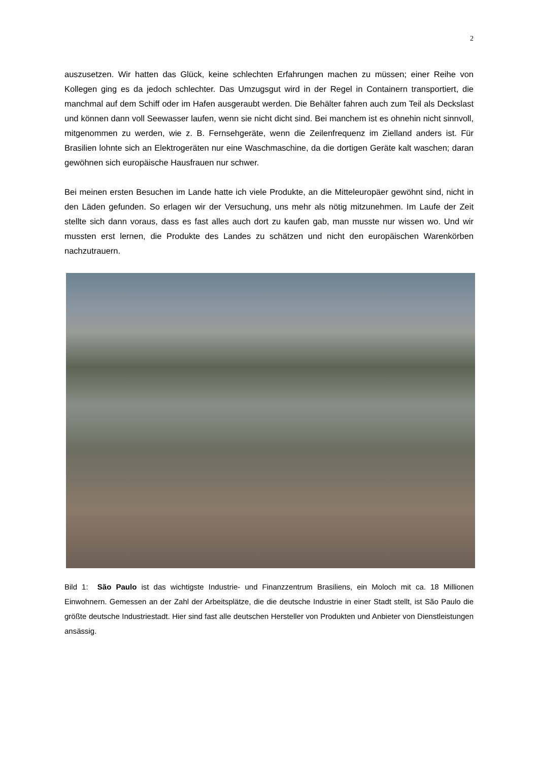2
auszusetzen. Wir hatten das Glück, keine schlechten Erfahrungen machen zu müssen; einer Reihe von Kollegen ging es da jedoch schlechter. Das Umzugsgut wird in der Regel in Containern transportiert, die manchmal auf dem Schiff oder im Hafen ausgeraubt werden. Die Behälter fahren auch zum Teil als Deckslast und können dann voll Seewasser laufen, wenn sie nicht dicht sind. Bei manchem ist es ohnehin nicht sinnvoll, mitgenommen zu werden, wie z. B. Fernsehgeräte, wenn die Zeilenfrequenz im Zielland anders ist. Für Brasilien lohnte sich an Elektrogeräten nur eine Waschmaschine, da die dortigen Geräte kalt waschen; daran gewöhnen sich europäische Hausfrauen nur schwer.
Bei meinen ersten Besuchen im Lande hatte ich viele Produkte, an die Mitteleuropäer gewöhnt sind, nicht in den Läden gefunden. So erlagen wir der Versuchung, uns mehr als nötig mitzunehmen. Im Laufe der Zeit stellte sich dann voraus, dass es fast alles auch dort zu kaufen gab, man musste nur wissen wo. Und wir mussten erst lernen, die Produkte des Landes zu schätzen und nicht den europäischen Warenkörben nachzutrauern.
Bild 1: São Paulo ist das wichtigste Industrie- und Finanzzentrum Brasiliens, ein Moloch mit ca. 18 Millionen Einwohnern. Gemessen an der Zahl der Arbeitsplätze, die die deutsche Industrie in einer Stadt stellt, ist São Paulo die größte deutsche Industriestadt. Hier sind fast alle deutschen Hersteller von Produkten und Anbieter von Dienstleistungen ansässig.